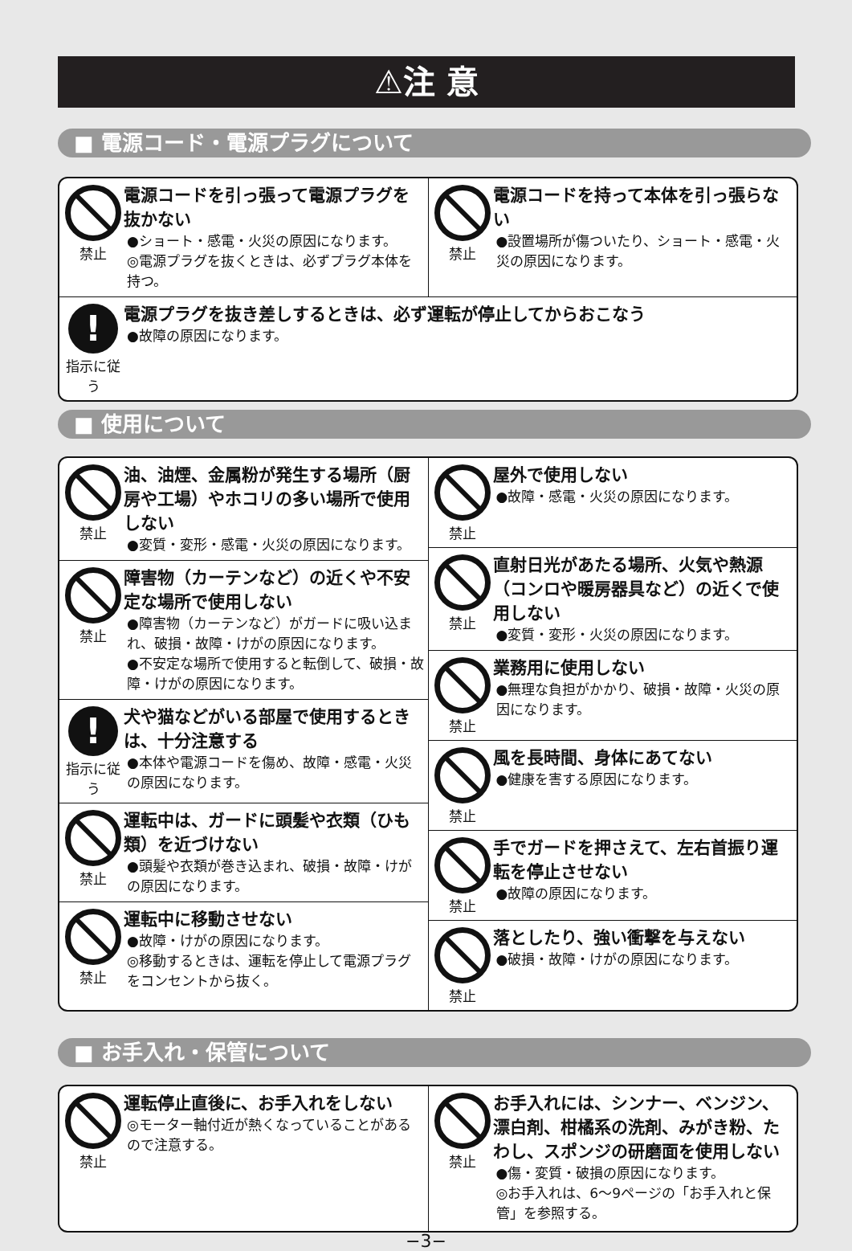⚠注 意
■ 電源コード・電源プラグについて
禁止
電源コードを引っ張って電源プラグを抜かない
●ショート・感電・火災の原因になります。
◎電源プラグを抜くときは、必ずプラグ本体を持つ。
禁止
電源コードを持って本体を引っ張らない
●設置場所が傷ついたり、ショート・感電・火災の原因になります。
!
指示に従う
電源プラグを抜き差しするときは、必ず運転が停止してからおこなう
●故障の原因になります。
■ 使用について
禁止
油、油煙、金属粉が発生する場所（厨房や工場）やホコリの多い場所で使用しない
●変質・変形・感電・火災の原因になります。
禁止
障害物（カーテンなど）の近くや不安定な場所で使用しない
●障害物（カーテンなど）がガードに吸い込まれ、破損・故障・けがの原因になります。
●不安定な場所で使用すると転倒して、破損・故障・けがの原因になります。
!
指示に従う
犬や猫などがいる部屋で使用するときは、十分注意する
●本体や電源コードを傷め、故障・感電・火災の原因になります。
禁止
運転中は、ガードに頭髪や衣類（ひも類）を近づけない
●頭髪や衣類が巻き込まれ、破損・故障・けがの原因になります。
禁止
運転中に移動させない
●故障・けがの原因になります。
◎移動するときは、運転を停止して電源プラグをコンセントから抜く。
禁止
屋外で使用しない
●故障・感電・火災の原因になります。
禁止
直射日光があたる場所、火気や熱源（コンロや暖房器具など）の近くで使用しない
●変質・変形・火災の原因になります。
禁止
業務用に使用しない
●無理な負担がかかり、破損・故障・火災の原因になります。
禁止
風を長時間、身体にあてない
●健康を害する原因になります。
禁止
手でガードを押さえて、左右首振り運転を停止させない
●故障の原因になります。
禁止
落としたり、強い衝撃を与えない
●破損・故障・けがの原因になります。
■ お手入れ・保管について
禁止
運転停止直後に、お手入れをしない
◎モーター軸付近が熱くなっていることがあるので注意する。
禁止
お手入れには、シンナー、ベンジン、漂白剤、柑橘系の洗剤、みがき粉、たわし、スポンジの研磨面を使用しない
●傷・変質・破損の原因になります。
◎お手入れは、6〜9ページの「お手入れと保管」を参照する。
−3−